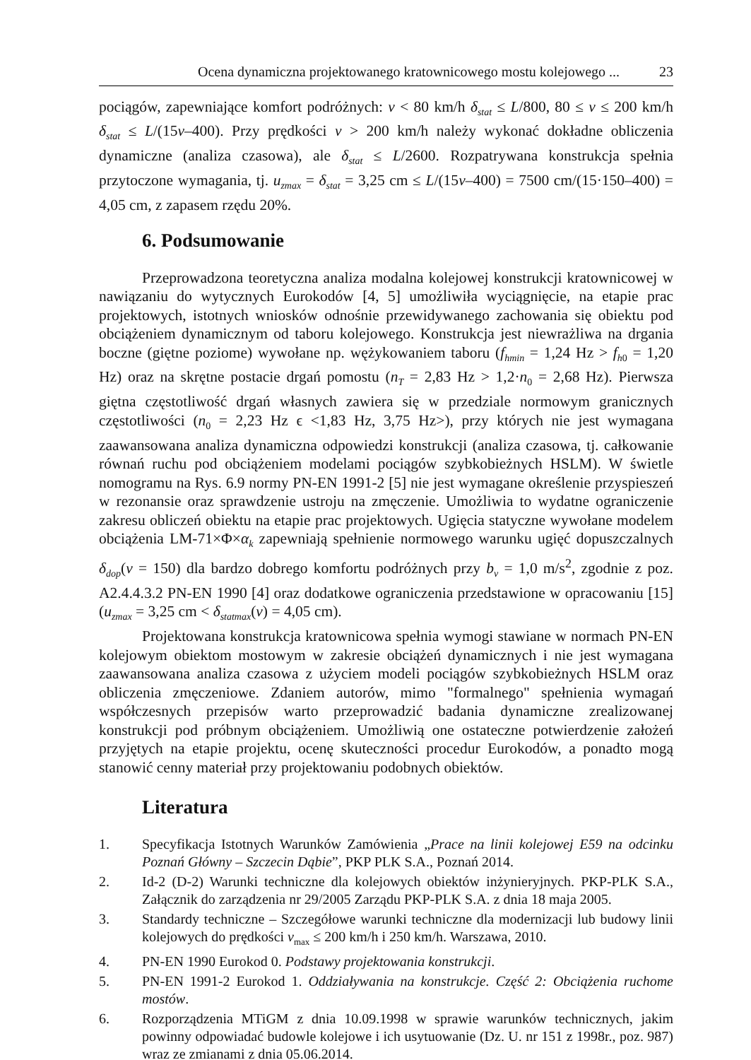Ocena dynamiczna projektowanego kratownicowego mostu kolejowego ... 23
pociągów, zapewniające komfort podróżnych: v < 80 km/h δ<sub>stat</sub> ≤ L/800, 80 ≤ v ≤ 200 km/h δ<sub>stat</sub> ≤ L/(15v–400). Przy prędkości v > 200 km/h należy wykonać dokładne obliczenia dynamiczne (analiza czasowa), ale δ<sub>stat</sub> ≤ L/2600. Rozpatrywana konstrukcja spełnia przytoczone wymagania, tj. u<sub>zmax</sub> = δ<sub>stat</sub> = 3,25 cm ≤ L/(15v–400) = 7500 cm/(15·150–400) = 4,05 cm, z zapasem rzędu 20%.
6. Podsumowanie
Przeprowadzona teoretyczna analiza modalna kolejowej konstrukcji kratownicowej w nawiązaniu do wytycznych Eurokodów [4, 5] umożliwiła wyciągnięcie, na etapie prac projektowych, istotnych wniosków odnośnie przewidywanego zachowania się obiektu pod obciążeniem dynamicznym od taboru kolejowego. Konstrukcja jest niewrażliwa na drgania boczne (giętne poziome) wywołane np. wężykowaniem taboru (f<sub>hmin</sub> = 1,24 Hz > f<sub>h</sub><sub>0</sub> = 1,20 Hz) oraz na skrętne postacie drgań pomostu (n<sub>T</sub> = 2,83 Hz > 1,2·n<sub>0</sub> = 2,68 Hz). Pierwsza giętna częstotliwość drgań własnych zawiera się w przedziale normowym granicznych częstotliwości (n<sub>0</sub> = 2,23 Hz ϵ <1,83 Hz, 3,75 Hz>), przy których nie jest wymagana zaawansowana analiza dynamiczna odpowiedzi konstrukcji (analiza czasowa, tj. całkowanie równań ruchu pod obciążeniem modelami pociągów szybkobieżnych HSLM). W świetle nomogramu na Rys. 6.9 normy PN-EN 1991-2 [5] nie jest wymagane określenie przyspieszeń w rezonansie oraz sprawdzenie ustroju na zmęczenie. Umożliwia to wydatne ograniczenie zakresu obliczeń obiektu na etapie prac projektowych. Ugięcia statyczne wywołane modelem obciążenia LM-71×Φ×α<sub>k</sub> zapewniają spełnienie normowego warunku ugięć dopuszczalnych δ<sub>dop</sub>(v = 150) dla bardzo dobrego komfortu podróżnych przy b<sub>v</sub> = 1,0 m/s<sup>2</sup>, zgodnie z poz. A2.4.4.3.2 PN-EN 1990 [4] oraz dodatkowe ograniczenia przedstawione w opracowaniu [15] (u<sub>zmax</sub> = 3,25 cm < δ<sub>statmax</sub>(v) = 4,05 cm).
Projektowana konstrukcja kratownicowa spełnia wymogi stawiane w normach PN-EN kolejowym obiektom mostowym w zakresie obciążeń dynamicznych i nie jest wymagana zaawansowana analiza czasowa z użyciem modeli pociągów szybkobieżnych HSLM oraz obliczenia zmęczeniowe. Zdaniem autorów, mimo "formalnego" spełnienia wymagań współczesnych przepisów warto przeprowadzić badania dynamiczne zrealizowanej konstrukcji pod próbnym obciążeniem. Umożliwią one ostateczne potwierdzenie założeń przyjętych na etapie projektu, ocenę skuteczności procedur Eurokodów, a ponadto mogą stanowić cenny materiał przy projektowaniu podobnych obiektów.
Literatura
1. Specyfikacja Istotnych Warunków Zamówienia „Prace na linii kolejowej E59 na odcinku Poznań Główny – Szczecin Dąbie”, PKP PLK S.A., Poznań 2014.
2. Id-2 (D-2) Warunki techniczne dla kolejowych obiektów inżynieryjnych. PKP-PLK S.A., Załącznik do zarządzenia nr 29/2005 Zarządu PKP-PLK S.A. z dnia 18 maja 2005.
3. Standardy techniczne – Szczegółowe warunki techniczne dla modernizacji lub budowy linii kolejowych do prędkości v<sub>max</sub> ≤ 200 km/h i 250 km/h. Warszawa, 2010.
4. PN-EN 1990 Eurokod 0. Podstawy projektowania konstrukcji.
5. PN-EN 1991-2 Eurokod 1. Oddziaływania na konstrukcje. Część 2: Obciążenia ruchome mostów.
6. Rozporządzenia MTiGM z dnia 10.09.1998 w sprawie warunków technicznych, jakim powinny odpowiadać budowle kolejowe i ich usytuowanie (Dz. U. nr 151 z 1998r., poz. 987) wraz ze zmianami z dnia 05.06.2014.